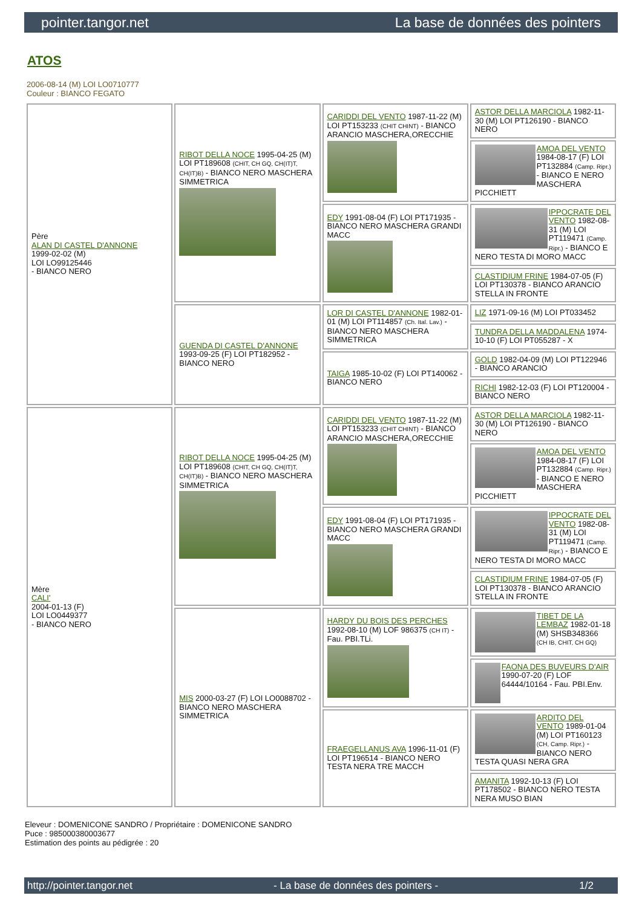pointer.tangor.net La base de données des pointers
ATOS
2006-08-14 (M) LOI LO0710777
Couleur : BIANCO FEGATO
| Père ALAN DI CASTEL D'ANNONE 1999-02-02 (M) LOI LO99125446 - BIANCO NERO | RIBOT DELLA NOCE 1995-04-25 (M) LOI PT189608 (CHIT, CH GQ, CH(IT)T, CH(IT)B) - BIANCO NERO MASCHERA SIMMETRICA | CARIDDI DEL VENTO 1987-11-22 (M) LOI PT153233 (CHIT CHINT) - BIANCO ARANCIO MASCHERA,ORECCHIE | ASTOR DELLA MARCIOLA 1982-11-30 (M) LOI PT126190 - BIANCO NERO |
| | | | AMOA DEL VENTO 1984-08-17 (F) LOI PT132884 (Camp. Ripr.) - BIANCO E NERO MASCHERA PICCHIETT |
| | | EDY 1991-08-04 (F) LOI PT171935 - BIANCO NERO MASCHERA GRANDI MACC | IPPOCRATE DEL VENTO 1982-08-31 (M) LOI PT119471 (Camp. Ripr.) - BIANCO E NERO TESTA DI MORO MACC |
| | | | CLASTIDIUM FRINE 1984-07-05 (F) LOI PT130378 - BIANCO ARANCIO STELLA IN FRONTE |
| | GUENDA DI CASTEL D'ANNONE 1993-09-25 (F) LOI PT182952 - BIANCO NERO | LOR DI CASTEL D'ANNONE 1982-01-01 (M) LOI PT114857 (Ch. Ital. Lav.) - BIANCO NERO MASCHERA SIMMETRICA | LIZ 1971-09-16 (M) LOI PT033452 |
| | | | TUNDRA DELLA MADDALENA 1974-10-10 (F) LOI PT055287 - X |
| | | TAIGA 1985-10-02 (F) LOI PT140062 - BIANCO NERO | GOLD 1982-04-09 (M) LOI PT122946 - BIANCO ARANCIO |
| | | | RICHI 1982-12-03 (F) LOI PT120004 - BIANCO NERO |
| Mère CALI' 2004-01-13 (F) LOI LO0449377 - BIANCO NERO | RIBOT DELLA NOCE 1995-04-25 (M) LOI PT189608 (CHIT, CH GQ, CH(IT)T, CH(IT)B) - BIANCO NERO MASCHERA SIMMETRICA | CARIDDI DEL VENTO 1987-11-22 (M) LOI PT153233 (CHIT CHINT) - BIANCO ARANCIO MASCHERA,ORECCHIE | ASTOR DELLA MARCIOLA 1982-11-30 (M) LOI PT126190 - BIANCO NERO |
| | | | AMOA DEL VENTO 1984-08-17 (F) LOI PT132884 (Camp. Ripr.) - BIANCO E NERO MASCHERA PICCHIETT |
| | | EDY 1991-08-04 (F) LOI PT171935 - BIANCO NERO MASCHERA GRANDI MACC | IPPOCRATE DEL VENTO 1982-08-31 (M) LOI PT119471 (Camp. Ripr.) - BIANCO E NERO TESTA DI MORO MACC |
| | | | CLASTIDIUM FRINE 1984-07-05 (F) LOI PT130378 - BIANCO ARANCIO STELLA IN FRONTE |
| | MIS 2000-03-27 (F) LOI LO0088702 - BIANCO NERO MASCHERA SIMMETRICA | HARDY DU BOIS DES PERCHES 1992-08-10 (M) LOF 986375 (CH IT) - Fau. PBI.TLi. | TIBET DE LA LEMBAZ 1982-01-18 (M) SHSB348366 (CH IB, CHIT, CH GQ) |
| | | | FAONA DES BUVEURS D'AIR 1990-07-20 (F) LOF 64444/10164 - Fau. PBI.Env. |
| | | FRAEGELLANUS AVA 1996-11-01 (F) LOI PT196514 - BIANCO NERO TESTA NERA TRE MACCH | ARDITO DEL VENTO 1989-01-04 (M) LOI PT160123 (CH, Camp. Ripr.) - BIANCO NERO TESTA QUASI NERA GRA |
| | | | AMANITA 1992-10-13 (F) LOI PT178502 - BIANCO NERO TESTA NERA MUSO BIAN |
Eleveur : DOMENICONE SANDRO / Propriétaire : DOMENICONE SANDRO
Puce : 985000380003677
Estimation des points au pédigrée : 20
http://pointer.tangor.net - La base de données des pointers - 1/2